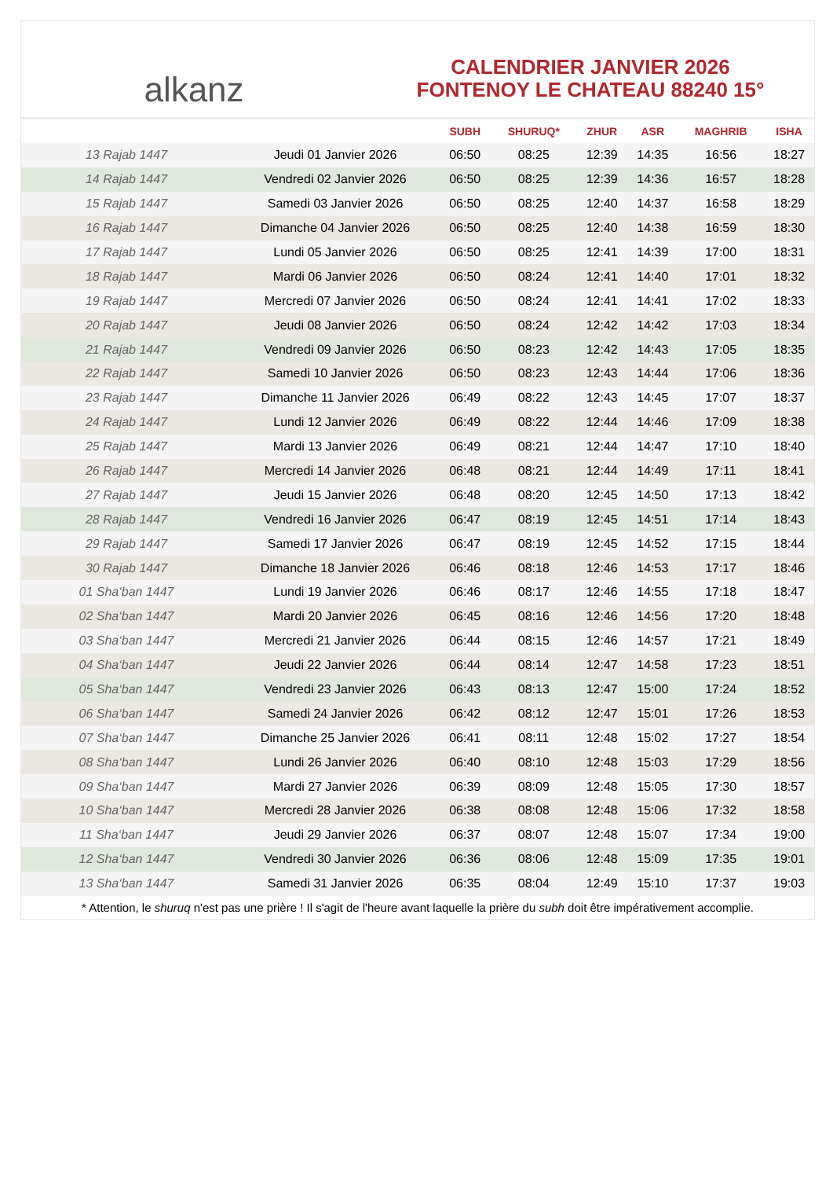alkanz
CALENDRIER JANVIER 2026
FONTENOY LE CHATEAU 88240 15°
| | | SUBH | SHURUQ* | ZHUR | ASR | MAGHRIB | ISHA |
| --- | --- | --- | --- | --- | --- | --- | --- |
| 13 Rajab 1447 | Jeudi 01 Janvier 2026 | 06:50 | 08:25 | 12:39 | 14:35 | 16:56 | 18:27 |
| 14 Rajab 1447 | Vendredi 02 Janvier 2026 | 06:50 | 08:25 | 12:39 | 14:36 | 16:57 | 18:28 |
| 15 Rajab 1447 | Samedi 03 Janvier 2026 | 06:50 | 08:25 | 12:40 | 14:37 | 16:58 | 18:29 |
| 16 Rajab 1447 | Dimanche 04 Janvier 2026 | 06:50 | 08:25 | 12:40 | 14:38 | 16:59 | 18:30 |
| 17 Rajab 1447 | Lundi 05 Janvier 2026 | 06:50 | 08:25 | 12:41 | 14:39 | 17:00 | 18:31 |
| 18 Rajab 1447 | Mardi 06 Janvier 2026 | 06:50 | 08:24 | 12:41 | 14:40 | 17:01 | 18:32 |
| 19 Rajab 1447 | Mercredi 07 Janvier 2026 | 06:50 | 08:24 | 12:41 | 14:41 | 17:02 | 18:33 |
| 20 Rajab 1447 | Jeudi 08 Janvier 2026 | 06:50 | 08:24 | 12:42 | 14:42 | 17:03 | 18:34 |
| 21 Rajab 1447 | Vendredi 09 Janvier 2026 | 06:50 | 08:23 | 12:42 | 14:43 | 17:05 | 18:35 |
| 22 Rajab 1447 | Samedi 10 Janvier 2026 | 06:50 | 08:23 | 12:43 | 14:44 | 17:06 | 18:36 |
| 23 Rajab 1447 | Dimanche 11 Janvier 2026 | 06:49 | 08:22 | 12:43 | 14:45 | 17:07 | 18:37 |
| 24 Rajab 1447 | Lundi 12 Janvier 2026 | 06:49 | 08:22 | 12:44 | 14:46 | 17:09 | 18:38 |
| 25 Rajab 1447 | Mardi 13 Janvier 2026 | 06:49 | 08:21 | 12:44 | 14:47 | 17:10 | 18:40 |
| 26 Rajab 1447 | Mercredi 14 Janvier 2026 | 06:48 | 08:21 | 12:44 | 14:49 | 17:11 | 18:41 |
| 27 Rajab 1447 | Jeudi 15 Janvier 2026 | 06:48 | 08:20 | 12:45 | 14:50 | 17:13 | 18:42 |
| 28 Rajab 1447 | Vendredi 16 Janvier 2026 | 06:47 | 08:19 | 12:45 | 14:51 | 17:14 | 18:43 |
| 29 Rajab 1447 | Samedi 17 Janvier 2026 | 06:47 | 08:19 | 12:45 | 14:52 | 17:15 | 18:44 |
| 30 Rajab 1447 | Dimanche 18 Janvier 2026 | 06:46 | 08:18 | 12:46 | 14:53 | 17:17 | 18:46 |
| 01 Sha‘ban 1447 | Lundi 19 Janvier 2026 | 06:46 | 08:17 | 12:46 | 14:55 | 17:18 | 18:47 |
| 02 Sha‘ban 1447 | Mardi 20 Janvier 2026 | 06:45 | 08:16 | 12:46 | 14:56 | 17:20 | 18:48 |
| 03 Sha‘ban 1447 | Mercredi 21 Janvier 2026 | 06:44 | 08:15 | 12:46 | 14:57 | 17:21 | 18:49 |
| 04 Sha‘ban 1447 | Jeudi 22 Janvier 2026 | 06:44 | 08:14 | 12:47 | 14:58 | 17:23 | 18:51 |
| 05 Sha‘ban 1447 | Vendredi 23 Janvier 2026 | 06:43 | 08:13 | 12:47 | 15:00 | 17:24 | 18:52 |
| 06 Sha‘ban 1447 | Samedi 24 Janvier 2026 | 06:42 | 08:12 | 12:47 | 15:01 | 17:26 | 18:53 |
| 07 Sha‘ban 1447 | Dimanche 25 Janvier 2026 | 06:41 | 08:11 | 12:48 | 15:02 | 17:27 | 18:54 |
| 08 Sha‘ban 1447 | Lundi 26 Janvier 2026 | 06:40 | 08:10 | 12:48 | 15:03 | 17:29 | 18:56 |
| 09 Sha‘ban 1447 | Mardi 27 Janvier 2026 | 06:39 | 08:09 | 12:48 | 15:05 | 17:30 | 18:57 |
| 10 Sha‘ban 1447 | Mercredi 28 Janvier 2026 | 06:38 | 08:08 | 12:48 | 15:06 | 17:32 | 18:58 |
| 11 Sha‘ban 1447 | Jeudi 29 Janvier 2026 | 06:37 | 08:07 | 12:48 | 15:07 | 17:34 | 19:00 |
| 12 Sha‘ban 1447 | Vendredi 30 Janvier 2026 | 06:36 | 08:06 | 12:48 | 15:09 | 17:35 | 19:01 |
| 13 Sha‘ban 1447 | Samedi 31 Janvier 2026 | 06:35 | 08:04 | 12:49 | 15:10 | 17:37 | 19:03 |
* Attention, le shuruq n'est pas une prière ! Il s'agit de l'heure avant laquelle la prière du subh doit être impérativement accomplie.